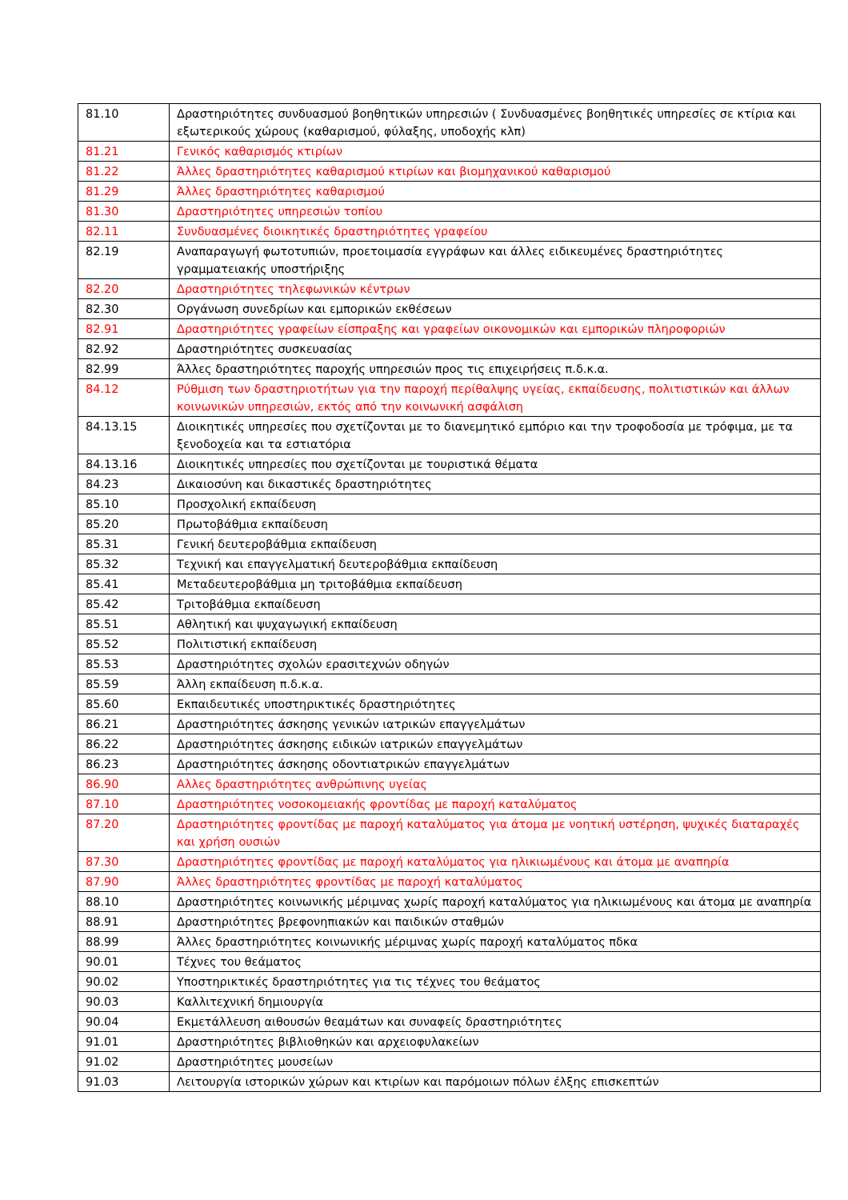| 81.10 | Δραστηριότητες συνδυασμού βοηθητικών υπηρεσιών ( Συνδυασμένες βοηθητικές υπηρεσίες σε κτίρια και εξωτερικούς χώρους (καθαρισμού, φύλαξης, υποδοχής κλπ) |
| 81.21 | Γενικός καθαρισμός κτιρίων |
| 81.22 | Άλλες δραστηριότητες καθαρισμού κτιρίων και βιομηχανικού καθαρισμού |
| 81.29 | Άλλες δραστηριότητες καθαρισμού |
| 81.30 | Δραστηριότητες υπηρεσιών τοπίου |
| 82.11 | Συνδυασμένες διοικητικές δραστηριότητες γραφείου |
| 82.19 | Αναπαραγωγή φωτοτυπιών, προετοιμασία εγγράφων και άλλες ειδικευμένες δραστηριότητες γραμματειακής υποστήριξης |
| 82.20 | Δραστηριότητες τηλεφωνικών κέντρων |
| 82.30 | Οργάνωση συνεδρίων και εμπορικών εκθέσεων |
| 82.91 | Δραστηριότητες γραφείων είσπραξης και γραφείων οικονομικών και εμπορικών πληροφοριών |
| 82.92 | Δραστηριότητες συσκευασίας |
| 82.99 | Άλλες δραστηριότητες παροχής υπηρεσιών προς τις επιχειρήσεις π.δ.κ.α. |
| 84.12 | Ρύθμιση των δραστηριοτήτων για την παροχή περίθαλψης υγείας, εκπαίδευσης, πολιτιστικών και άλλων κοινωνικών υπηρεσιών, εκτός από την κοινωνική ασφάλιση |
| 84.13.15 | Διοικητικές υπηρεσίες που σχετίζονται με το διανεμητικό εμπόριο και την τροφοδοσία με τρόφιμα, με τα ξενοδοχεία και τα εστιατόρια |
| 84.13.16 | Διοικητικές υπηρεσίες που σχετίζονται με τουριστικά θέματα |
| 84.23 | Δικαιοσύνη και δικαστικές δραστηριότητες |
| 85.10 | Προσχολική εκπαίδευση |
| 85.20 | Πρωτοβάθμια εκπαίδευση |
| 85.31 | Γενική δευτεροβάθμια εκπαίδευση |
| 85.32 | Τεχνική και επαγγελματική δευτεροβάθμια εκπαίδευση |
| 85.41 | Μεταδευτεροβάθμια μη τριτοβάθμια εκπαίδευση |
| 85.42 | Τριτοβάθμια εκπαίδευση |
| 85.51 | Αθλητική και ψυχαγωγική εκπαίδευση |
| 85.52 | Πολιτιστική εκπαίδευση |
| 85.53 | Δραστηριότητες σχολών ερασιτεχνών οδηγών |
| 85.59 | Άλλη εκπαίδευση π.δ.κ.α. |
| 85.60 | Εκπαιδευτικές υποστηρικτικές δραστηριότητες |
| 86.21 | Δραστηριότητες άσκησης γενικών ιατρικών επαγγελμάτων |
| 86.22 | Δραστηριότητες άσκησης ειδικών ιατρικών επαγγελμάτων |
| 86.23 | Δραστηριότητες άσκησης οδοντιατρικών επαγγελμάτων |
| 86.90 | Αλλες δραστηριότητες ανθρώπινης υγείας |
| 87.10 | Δραστηριότητες νοσοκομειακής φροντίδας με παροχή καταλύματος |
| 87.20 | Δραστηριότητες φροντίδας με παροχή καταλύματος για άτομα με νοητική υστέρηση, ψυχικές διαταραχές και χρήση ουσιών |
| 87.30 | Δραστηριότητες φροντίδας με παροχή καταλύματος για ηλικιωμένους και άτομα με αναπηρία |
| 87.90 | Άλλες δραστηριότητες φροντίδας με παροχή καταλύματος |
| 88.10 | Δραστηριότητες κοινωνικής μέριμνας χωρίς παροχή καταλύματος για ηλικιωμένους και άτομα με αναπηρία |
| 88.91 | Δραστηριότητες βρεφονηπιακών και παιδικών σταθμών |
| 88.99 | Άλλες δραστηριότητες κοινωνικής μέριμνας χωρίς παροχή καταλύματος πδκα |
| 90.01 | Τέχνες του θεάματος |
| 90.02 | Υποστηρικτικές δραστηριότητες για τις τέχνες του θεάματος |
| 90.03 | Καλλιτεχνική δημιουργία |
| 90.04 | Εκμετάλλευση αιθουσών θεαμάτων και συναφείς δραστηριότητες |
| 91.01 | Δραστηριότητες βιβλιοθηκών και αρχειοφυλακείων |
| 91.02 | Δραστηριότητες μουσείων |
| 91.03 | Λειτουργία ιστορικών χώρων και κτιρίων και παρόμοιων πόλων έλξης επισκεπτών |